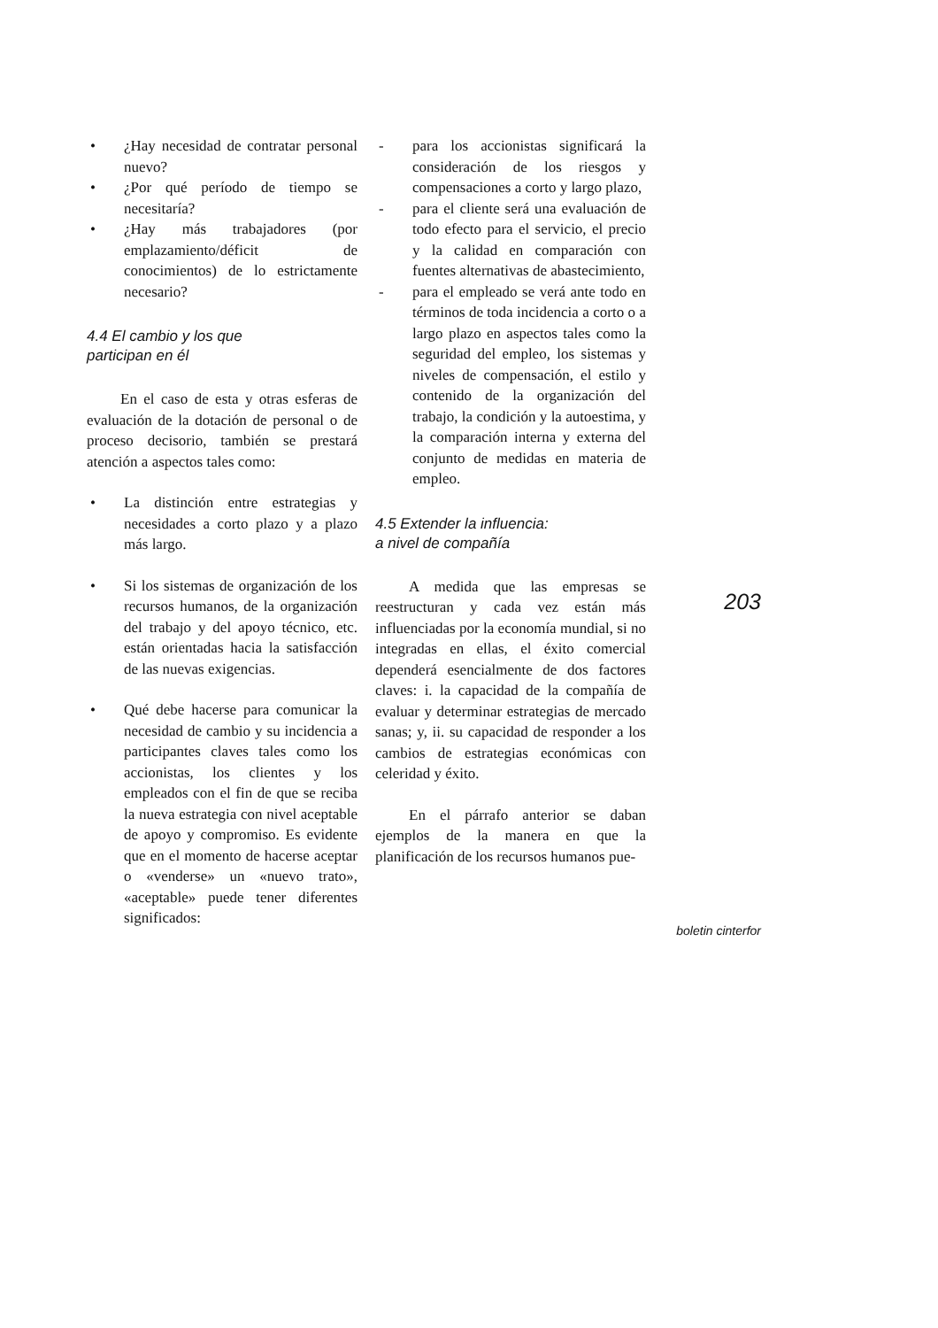• ¿Hay necesidad de contratar personal nuevo?
• ¿Por qué período de tiempo se necesitaría?
• ¿Hay más trabajadores (por emplazamiento/déficit de conocimientos) de lo estrictamente necesario?
4.4 El cambio y los que
participan en él
En el caso de esta y otras esferas de evaluación de la dotación de personal o de proceso decisorio, también se prestará atención a aspectos tales como:
• La distinción entre estrategias y necesidades a corto plazo y a plazo más largo.
• Si los sistemas de organización de los recursos humanos, de la organización del trabajo y del apoyo técnico, etc. están orientadas hacia la satisfacción de las nuevas exigencias.
• Qué debe hacerse para comunicar la necesidad de cambio y su incidencia a participantes claves tales como los accionistas, los clientes y los empleados con el fin de que se reciba la nueva estrategia con nivel aceptable de apoyo y compromiso. Es evidente que en el momento de hacerse aceptar o «venderse» un «nuevo trato», «aceptable» puede tener diferentes significados:
- para los accionistas significará la consideración de los riesgos y compensaciones a corto y largo plazo,
- para el cliente será una evaluación de todo efecto para el servicio, el precio y la calidad en comparación con fuentes alternativas de abastecimiento,
- para el empleado se verá ante todo en términos de toda incidencia a corto o a largo plazo en aspectos tales como la seguridad del empleo, los sistemas y niveles de compensación, el estilo y contenido de la organización del trabajo, la condición y la autoestima, y la comparación interna y externa del conjunto de medidas en materia de empleo.
4.5 Extender la influencia:
a nivel de compañía
A medida que las empresas se reestructuran y cada vez están más influenciadas por la economía mundial, si no integradas en ellas, el éxito comercial dependerá esencialmente de dos factores claves: i. la capacidad de la compañía de evaluar y determinar estrategias de mercado sanas; y, ii. su capacidad de responder a los cambios de estrategias económicas con celeridad y éxito.
En el párrafo anterior se daban ejemplos de la manera en que la planificación de los recursos humanos pue-
203
boletin cinterfor